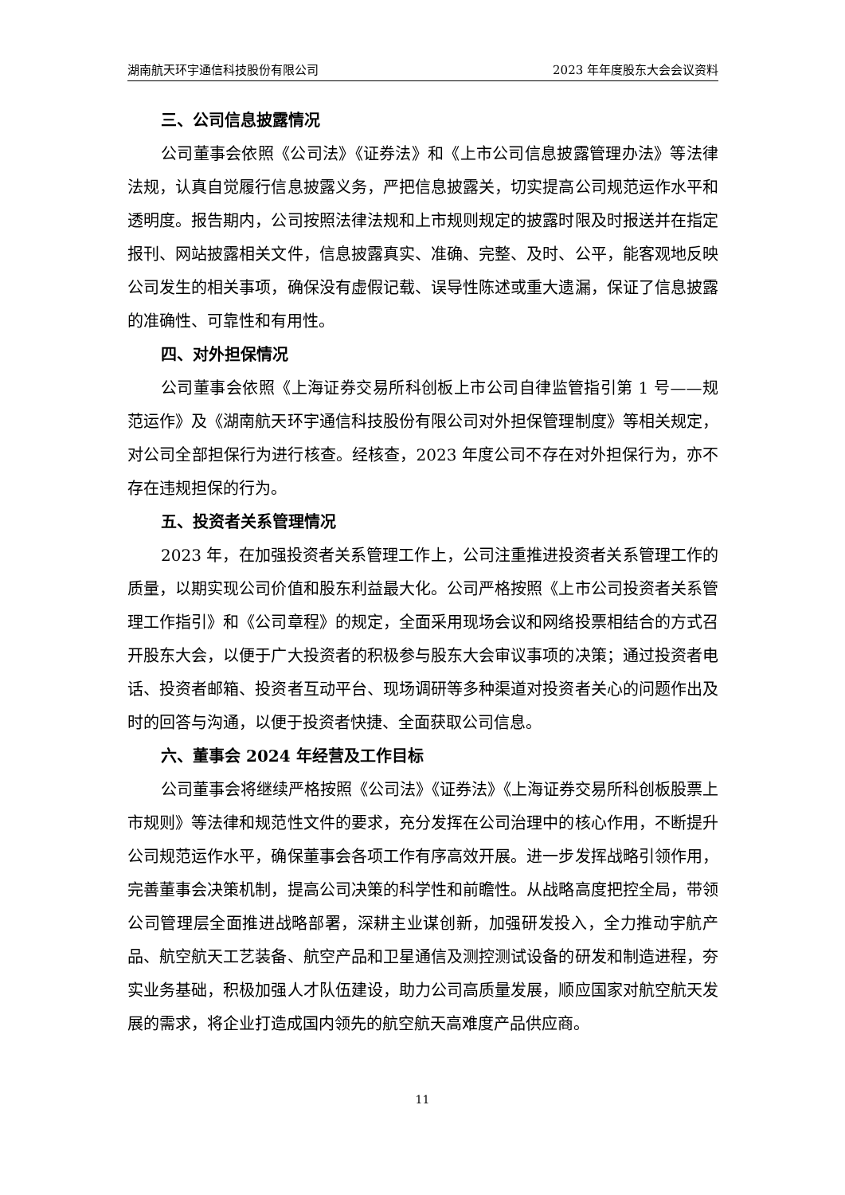湖南航天环宇通信科技股份有限公司 2023 年年度股东大会会议资料
三、公司信息披露情况
公司董事会依照《公司法》《证券法》和《上市公司信息披露管理办法》等法律法规，认真自觉履行信息披露义务，严把信息披露关，切实提高公司规范运作水平和透明度。报告期内，公司按照法律法规和上市规则规定的披露时限及时报送并在指定报刊、网站披露相关文件，信息披露真实、准确、完整、及时、公平，能客观地反映公司发生的相关事项，确保没有虚假记载、误导性陈述或重大遗漏，保证了信息披露的准确性、可靠性和有用性。
四、对外担保情况
公司董事会依照《上海证券交易所科创板上市公司自律监管指引第 1 号——规范运作》及《湖南航天环宇通信科技股份有限公司对外担保管理制度》等相关规定，对公司全部担保行为进行核查。经核查，2023 年度公司不存在对外担保行为，亦不存在违规担保的行为。
五、投资者关系管理情况
2023 年，在加强投资者关系管理工作上，公司注重推进投资者关系管理工作的质量，以期实现公司价值和股东利益最大化。公司严格按照《上市公司投资者关系管理工作指引》和《公司章程》的规定，全面采用现场会议和网络投票相结合的方式召开股东大会，以便于广大投资者的积极参与股东大会审议事项的决策；通过投资者电话、投资者邮箱、投资者互动平台、现场调研等多种渠道对投资者关心的问题作出及时的回答与沟通，以便于投资者快捷、全面获取公司信息。
六、董事会 2024 年经营及工作目标
公司董事会将继续严格按照《公司法》《证券法》《上海证券交易所科创板股票上市规则》等法律和规范性文件的要求，充分发挥在公司治理中的核心作用，不断提升公司规范运作水平，确保董事会各项工作有序高效开展。进一步发挥战略引领作用，完善董事会决策机制，提高公司决策的科学性和前瞻性。从战略高度把控全局，带领公司管理层全面推进战略部署，深耕主业谋创新，加强研发投入，全力推动宇航产品、航空航天工艺装备、航空产品和卫星通信及测控测试设备的研发和制造进程，夯实业务基础，积极加强人才队伍建设，助力公司高质量发展，顺应国家对航空航天发展的需求，将企业打造成国内领先的航空航天高难度产品供应商。
11